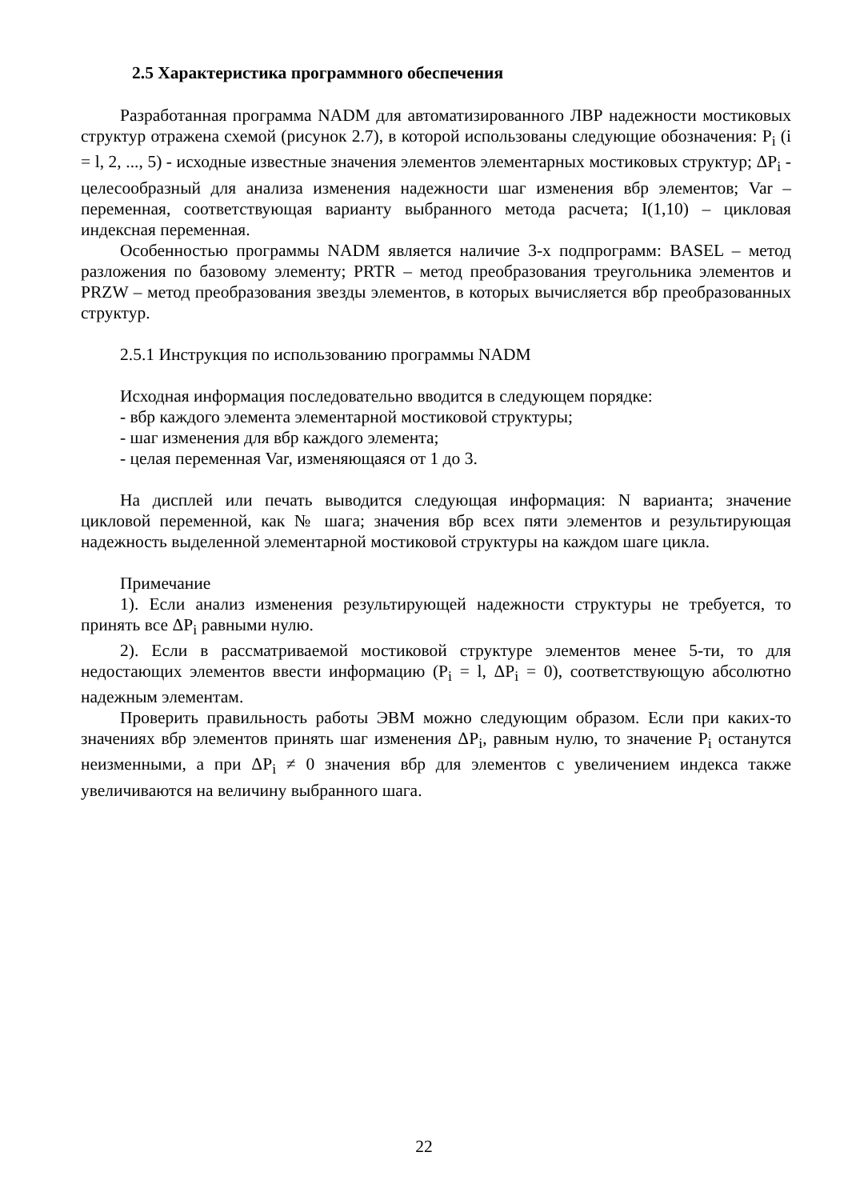2.5 Характеристика программного обеспечения
Разработанная программа NADM для автоматизированного ЛВР надежности мостиковых структур отражена схемой (рисунок 2.7), в которой использованы следующие обозначения: P<sub>i</sub> (i = l, 2, ..., 5) - исходные известные значения элементов элементарных мостиковых структур; ΔP<sub>i</sub> - целесообразный для анализа изменения надежности шаг изменения вбр элементов; Var – переменная, соответствующая варианту выбранного метода расчета; I(1,10) – цикловая индексная переменная.
Особенностью программы NADM является наличие 3-х подпрограмм: BASEL – метод разложения по базовому элементу; PRTR – метод преобразования треугольника элементов и PRZW – метод преобразования звезды элементов, в которых вычисляется вбр преобразованных структур.
2.5.1 Инструкция по использованию программы NADM
Исходная информация последовательно вводится в следующем порядке:
- вбр каждого элемента элементарной мостиковой структуры;
- шаг изменения для вбр каждого элемента;
- целая переменная Var, изменяющаяся от 1 до 3.
На дисплей или печать выводится следующая информация: N варианта; значение цикловой переменной, как № шага; значения вбр всех пяти элементов и результирующая надежность выделенной элементарной мостиковой структуры на каждом шаге цикла.
Примечание
1). Если анализ изменения результирующей надежности структуры не требуется, то принять все ΔP<sub>i</sub> равными нулю.
2). Если в рассматриваемой мостиковой структуре элементов менее 5-ти, то для недостающих элементов ввести информацию (P<sub>i</sub> = l, ΔP<sub>i</sub> = 0), соответствующую абсолютно надежным элементам.
Проверить правильность работы ЭВМ можно следующим образом. Если при каких-то значениях вбр элементов принять шаг изменения ΔP<sub>i</sub>, равным нулю, то значение P<sub>i</sub> останутся неизменными, а при ΔP<sub>i</sub> ≠ 0 значения вбр для элементов с увеличением индекса также увеличиваются на величину выбранного шага.
22